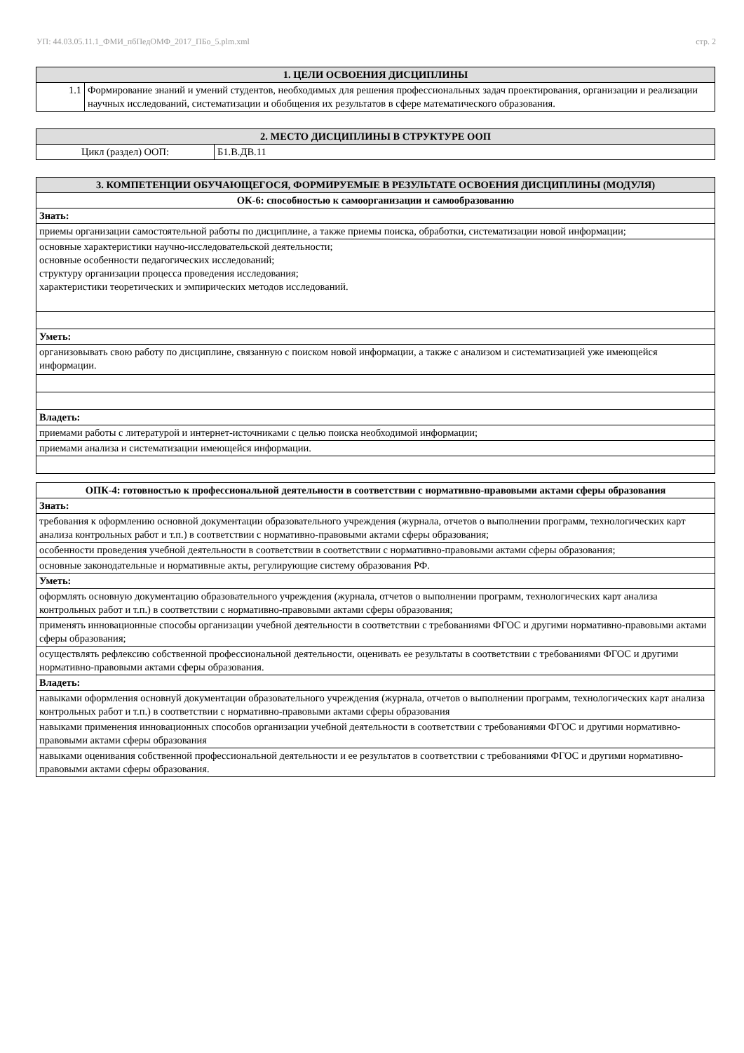УП: 44.03.05.11.1_ФМИ_пбПедОМФ_2017_ПБо_5.plm.xml стр. 2
| 1. ЦЕЛИ ОСВОЕНИЯ ДИСЦИПЛИНЫ | |
| --- | --- |
| 1.1 | Формирование знаний и умений студентов, необходимых для решения профессиональных задач проектирования, организации и реализации научных исследований, систематизации и обобщения их результатов в сфере математического образования. |
| 2. МЕСТО ДИСЦИПЛИНЫ В СТРУКТУРЕ ООП | |
| --- | --- |
| Цикл (раздел) ООП: | Б1.В.ДВ.11 |
| 3. КОМПЕТЕНЦИИ ОБУЧАЮЩЕГОСЯ, ФОРМИРУЕМЫЕ В РЕЗУЛЬТАТЕ ОСВОЕНИЯ ДИСЦИПЛИНЫ (МОДУЛЯ) |
| --- |
| ОК-6: способностью к самоорганизации и самообразованию |
| Знать: |
| приемы организации самостоятельной работы по дисциплине, а также приемы поиска, обработки, систематизации новой информации; |
| основные характеристики научно-исследовательской деятельности; основные особенности педагогических исследований; структуру организации процесса проведения исследования; характеристики теоретических и эмпирических методов исследований. |
| Уметь: |
| организовывать свою работу по дисциплине, связанную с поиском новой информации, а также с анализом и систематизацией уже имеющейся информации. |
| Владеть: |
| приемами работы с литературой и интернет-источниками с целью поиска необходимой информации; |
| приемами анализа и систематизации имеющейся информации. |
| ОПК-4: готовностью к профессиональной деятельности в соответствии с нормативно-правовыми актами сферы образования |
| Знать: |
| требования к оформлению основной документации образовательного учреждения (журнала, отчетов о выполнении программ, технологических карт анализа контрольных работ и т.п.) в соответствии с нормативно-правовыми актами сферы образования; |
| особенности проведения учебной деятельности в соответствии в соответствии с нормативно-правовыми актами сферы образования; |
| основные законодательные и нормативные акты, регулирующие систему образования РФ. |
| Уметь: |
| оформлять основную документацию образовательного учреждения (журнала, отчетов о выполнении программ, технологических карт анализа контрольных работ и т.п.) в соответствии с нормативно-правовыми актами сферы образования; |
| применять инновационные способы организации учебной деятельности в соответствии с требованиями ФГОС и другими нормативно-правовыми актами сферы образования; |
| осуществлять рефлексию собственной профессиональной деятельности, оценивать ее результаты в соответствии с требованиями ФГОС и другими нормативно-правовыми актами сферы образования. |
| Владеть: |
| навыками оформления основнуй документации образовательного учреждения (журнала, отчетов о выполнении программ, технологических карт анализа контрольных работ и т.п.) в соответствии с нормативно-правовыми актами сферы образования |
| навыками применения инновационных способов организации учебной деятельности в соответствии с требованиями ФГОС и другими нормативно-правовыми актами сферы образования |
| навыками оценивания собственной профессиональной деятельности и ее результатов в соответствии с требованиями ФГОС и другими нормативно-правовыми актами сферы образования. |